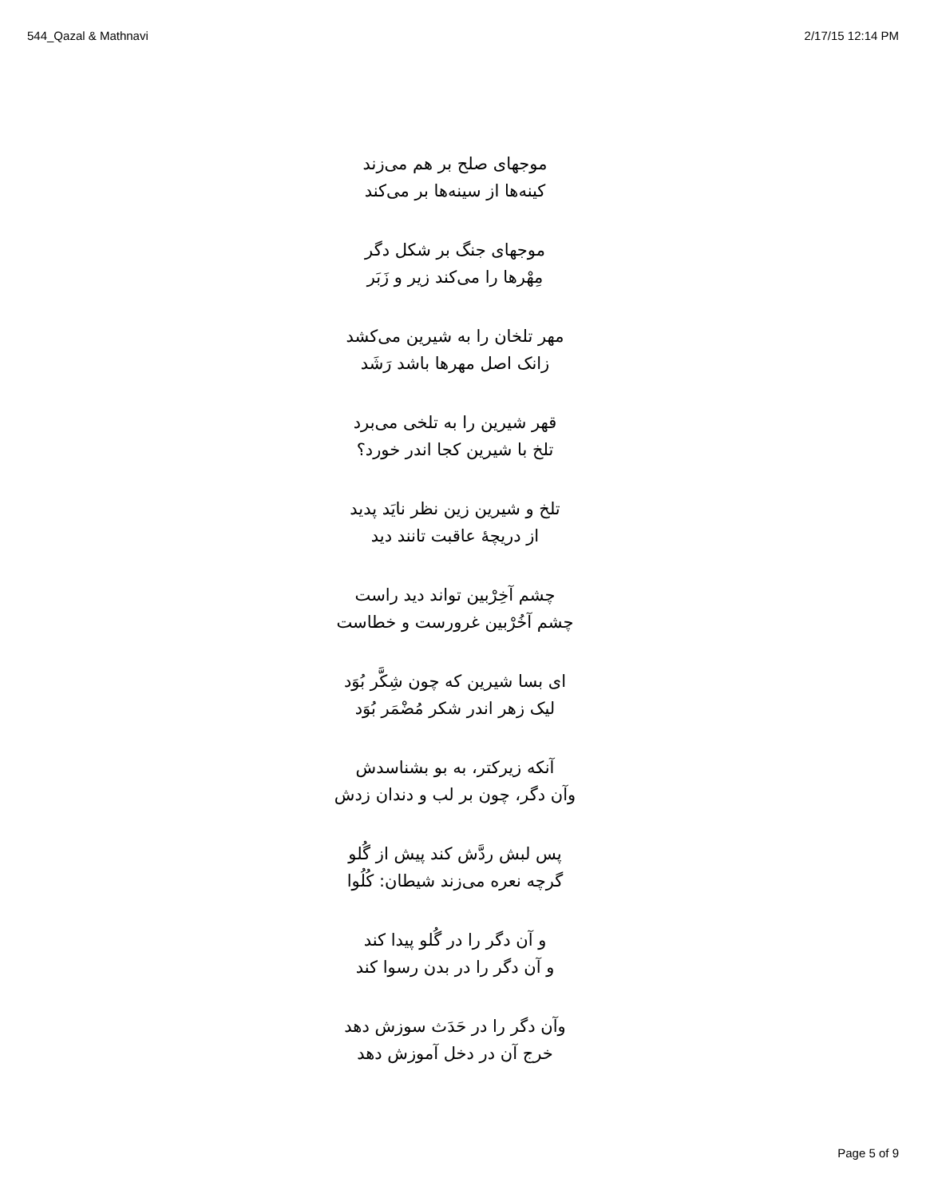544_Qazal & Mathnavi 2/17/15 12:14 PM
موجهای صلح بر هم می‌زند
کینه‌ها از سینه‌ها بر می‌کند
موجهای جنگ بر شکل دگر
مِهْرها را می‌کند زیر و زَبَر
مهر تلخان را به شیرین می‌کشد
زانک اصل مهرها باشد رَشَد
قهر شیرین را به تلخی می‌برد
تلخ با شیرین کجا اندر خورد؟
تلخ و شیرین زین نظر نایَد پدید
از دریچهٔ عاقبت تانند دید
چشم آخِرْبین تواند دید راست
چشم آخُرْبین غرورست و خطاست
ای بسا شیرین که چون شِکَّر بُوَد
لیک زهر اندر شکر مُضْمَر بُوَد
آنکه زیرکتر، به بو بشناسدش
وآن دگر، چون بر لب و دندان زدش
پس لبش ردَّش کند پیش از گُلو
گرچه نعره می‌زند شیطان: کُلُوا
و آن دگر را در گُلو پیدا کند
و آن دگر را در بدن رسوا کند
وآن دگر را در حَدَث سوزش دهد
خرج آن در دخل آموزش دهد
Page 5 of 9